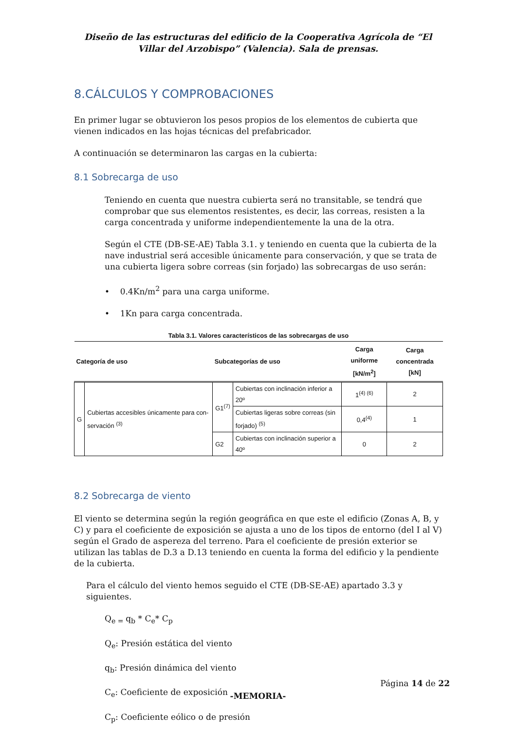Diseño de las estructuras del edificio de la Cooperativa Agrícola de “El Villar del Arzobispo” (Valencia). Sala de prensas.
8.CÁLCULOS Y COMPROBACIONES
En primer lugar se obtuvieron los pesos propios de los elementos de cubierta que vienen indicados en las hojas técnicas del prefabricador.
A continuación se determinaron las cargas en la cubierta:
8.1 Sobrecarga de uso
Teniendo en cuenta que nuestra cubierta será no transitable, se tendrá que comprobar que sus elementos resistentes, es decir, las correas, resisten a la carga concentrada y uniforme independientemente la una de la otra.
Según el CTE (DB-SE-AE) Tabla 3.1. y teniendo en cuenta que la cubierta de la nave industrial será accesible únicamente para conservación, y que se trata de una cubierta ligera sobre correas (sin forjado) las sobrecargas de uso serán:
• 0.4Kn/m<sup>2</sup> para una carga uniforme.
• 1Kn para carga concentrada.
Tabla 3.1. Valores característicos de las sobrecargas de uso
| Categoría de uso | | Subcategorías de uso | | Carga uniforme [kN/m<sup>2</sup>] | Carga concentrada [kN] |
| --- | --- | --- | --- | --- | --- |
| G | Cubiertas accesibles únicamente para con-servación <sup>(3)</sup> | G1<sup>(7)</sup> | Cubiertas con inclinación inferior a 20º | 1<sup>(4) (6)</sup> | 2 |
| | | | Cubiertas ligeras sobre correas (sin forjado) <sup>(5)</sup> | 0,4<sup>(4)</sup> | 1 |
| | | G2 | Cubiertas con inclinación superior a 40º | 0 | 2 |
8.2 Sobrecarga de viento
El viento se determina según la región geográfica en que este el edificio (Zonas A, B, y C) y para el coeficiente de exposición se ajusta a uno de los tipos de entorno (del I al V) según el Grado de aspereza del terreno. Para el coeficiente de presión exterior se utilizan las tablas de D.3 a D.13 teniendo en cuenta la forma del edificio y la pendiente de la cubierta.
Para el cálculo del viento hemos seguido el CTE (DB-SE-AE) apartado 3.3 y siguientes.
Q<sub>e =</sub>q<sub>b</sub> * C<sub>e</sub>* C<sub>p</sub>
Q<sub>e</sub>: Presión estática del viento
q<sub>b</sub>: Presión dinámica del viento
C<sub>e</sub>: Coeficiente de exposición
C<sub>p</sub>: Coeficiente eólico o de presión
Página 14 de 22
-MEMORIA-